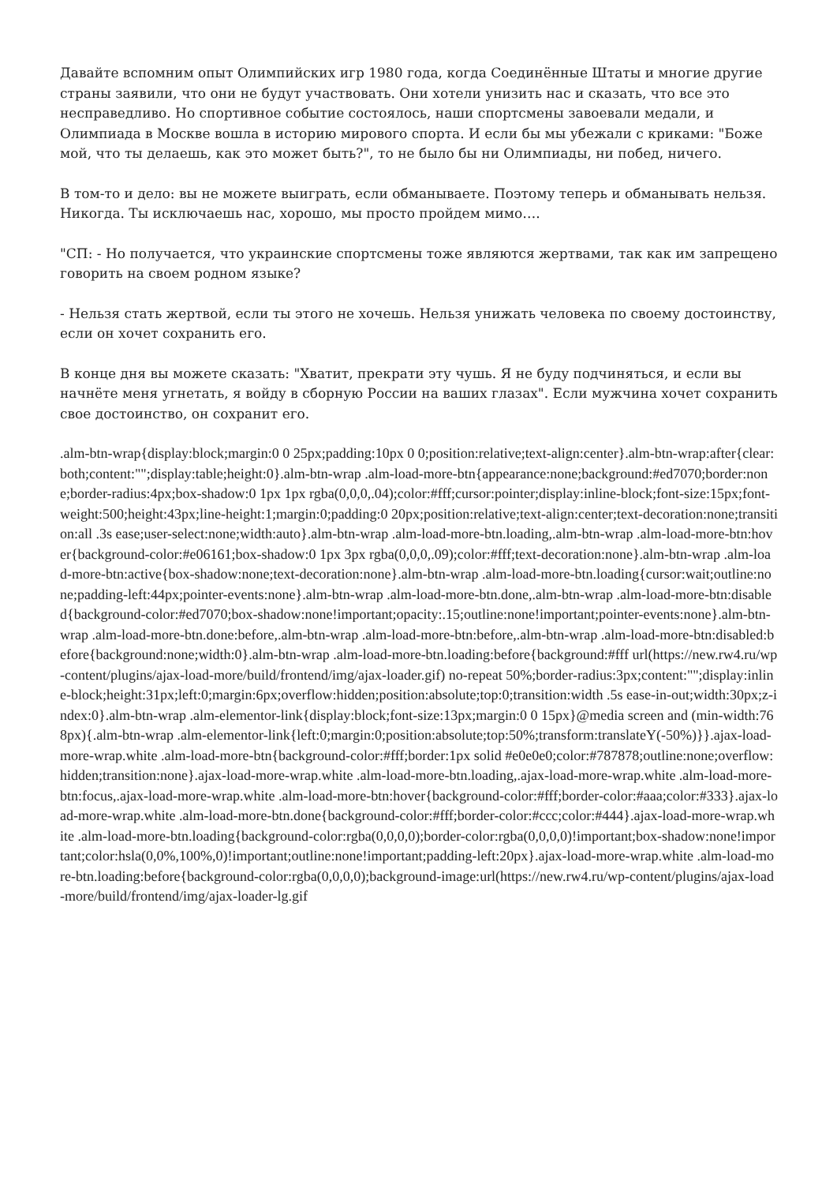Давайте вспомним опыт Олимпийских игр 1980 года, когда Соединённые Штаты и многие другие страны заявили, что они не будут участвовать. Они хотели унизить нас и сказать, что все это несправедливо. Но спортивное событие состоялось, наши спортсмены завоевали медали, и Олимпиада в Москве вошла в историю мирового спорта. И если бы мы убежали с криками: "Боже мой, что ты делаешь, как это может быть?", то не было бы ни Олимпиады, ни побед, ничего.
В том-то и дело: вы не можете выиграть, если обманываете. Поэтому теперь и обманывать нельзя. Никогда. Ты исключаешь нас, хорошо, мы просто пройдем мимо….
"СП: - Но получается, что украинские спортсмены тоже являются жертвами, так как им запрещено говорить на своем родном языке?
- Нельзя стать жертвой, если ты этого не хочешь. Нельзя унижать человека по своему достоинству, если он хочет сохранить его.
В конце дня вы можете сказать: "Хватит, прекрати эту чушь. Я не буду подчиняться, и если вы начнёте меня угнетать, я войду в сборную России на ваших глазах". Если мужчина хочет сохранить свое достоинство, он сохранит его.
.alm-btn-wrap{display:block;margin:0 0 25px;padding:10px 0 0;position:relative;text-align:center}.alm-btn-wrap:after{clear:both;content:"";display:table;height:0}.alm-btn-wrap .alm-load-more-btn{appearance:none;background:#ed7070;border:none;border-radius:4px;box-shadow:0 1px 1px rgba(0,0,0,.04);color:#fff;cursor:pointer;display:inline-block;font-size:15px;font-weight:500;height:43px;line-height:1;margin:0;padding:0 20px;position:relative;text-align:center;text-decoration:none;transition:all .3s ease;user-select:none;width:auto}.alm-btn-wrap .alm-load-more-btn.loading,.alm-btn-wrap .alm-load-more-btn:hover{background-color:#e06161;box-shadow:0 1px 3px rgba(0,0,0,.09);color:#fff;text-decoration:none}.alm-btn-wrap .alm-load-more-btn:active{box-shadow:none;text-decoration:none}.alm-btn-wrap .alm-load-more-btn.loading{cursor:wait;outline:none;padding-left:44px;pointer-events:none}.alm-btn-wrap .alm-load-more-btn.done,.alm-btn-wrap .alm-load-more-btn:disabled{background-color:#ed7070;box-shadow:none!important;opacity:.15;outline:none!important;pointer-events:none}.alm-btn-wrap .alm-load-more-btn.done:before,.alm-btn-wrap .alm-load-more-btn:before,.alm-btn-wrap .alm-load-more-btn:disabled:before{background:none;width:0}.alm-btn-wrap .alm-load-more-btn.loading:before{background:#fff url(https://new.rw4.ru/wp-content/plugins/ajax-load-more/build/frontend/img/ajax-loader.gif) no-repeat 50%;border-radius:3px;content:"";display:inline-block;height:31px;left:0;margin:6px;overflow:hidden;position:absolute;top:0;transition:width .5s ease-in-out;width:30px;z-index:0}.alm-btn-wrap .alm-elementor-link{display:block;font-size:13px;margin:0 0 15px}@media screen and (min-width:768px){.alm-btn-wrap .alm-elementor-link{left:0;margin:0;position:absolute;top:50%;transform:translateY(-50%)}}.ajax-load-more-wrap.white .alm-load-more-btn{background-color:#fff;border:1px solid #e0e0e0;color:#787878;outline:none;overflow:hidden;transition:none}.ajax-load-more-wrap.white .alm-load-more-btn.loading,.ajax-load-more-wrap.white .alm-load-more-btn:focus,.ajax-load-more-wrap.white .alm-load-more-btn:hover{background-color:#fff;border-color:#aaa;color:#333}.ajax-load-more-wrap.white .alm-load-more-btn.done{background-color:#fff;border-color:#ccc;color:#444}.ajax-load-more-wrap.white .alm-load-more-btn.loading{background-color:rgba(0,0,0,0);border-color:rgba(0,0,0,0)!important;box-shadow:none!important;color:hsla(0,0%,100%,0)!important;outline:none!important;padding-left:20px}.ajax-load-more-wrap.white .alm-load-more-btn.loading:before{background-color:rgba(0,0,0,0);background-image:url(https://new.rw4.ru/wp-content/plugins/ajax-load-more/build/frontend/img/ajax-loader-lg.gif